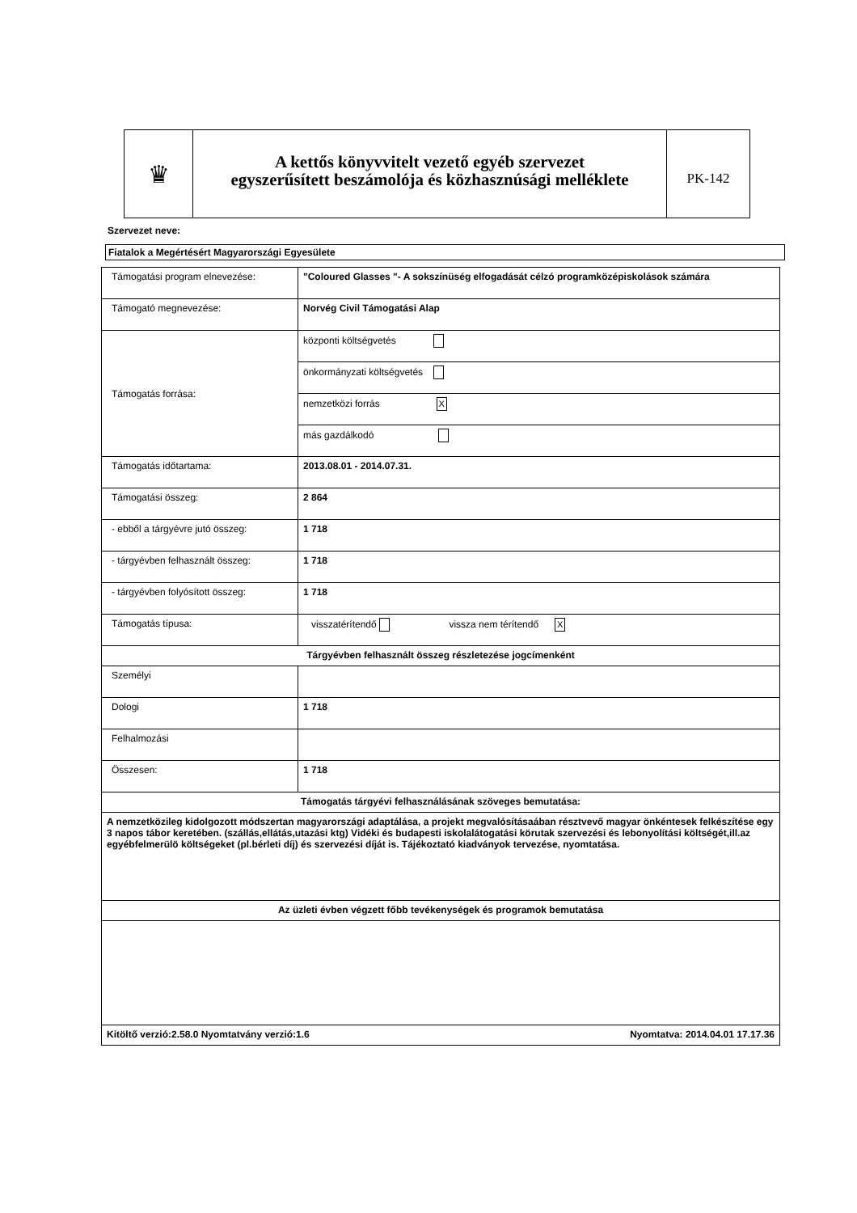♛
A kettős könyvvitelt vezető egyéb szervezet
egyszerűsített beszámolója és közhasznúsági melléklete
PK-142
Szervezet neve:
Fiatalok a Megértésért Magyarországi Egyesülete
| Támogatási program elnevezése: | "Coloured Glasses "- A sokszínüség elfogadását célzó programközépiskolások számára |
| Támogató megnevezése: | Norvég Civil Támogatási Alap |
| Támogatás forrása: | központi költségvetés |
| | önkormányzati költségvetés |
| | nemzetközi forrás X |
| | más gazdálkodó |
| Támogatás időtartama: | 2013.08.01 - 2014.07.31. |
| Támogatási összeg: | 2 864 |
| - ebből a tárgyévre jutó összeg: | 1 718 |
| - tárgyévben felhasznált összeg: | 1 718 |
| - tárgyévben folyósított összeg: | 1 718 |
| Támogatás típusa: | visszatérítendő vissza nem térítendő X |
| Tárgyévben felhasznált összeg részletezése jogcímenként | |
| Személyi | |
| Dologi | 1 718 |
| Felhalmozási | |
| Összesen: | 1 718 |
| Támogatás tárgyévi felhasználásának szöveges bemutatása: | |
| A nemzetközileg kidolgozott módszertan magyarországi adaptálása, a projekt megvalósításaában résztvevő magyar önkéntesek felkészítése egy 3 napos tábor keretében. (szállás,ellátás,utazási ktg) Vidéki és budapesti iskolalátogatási körutak szervezési és lebonyolítási költségét,ill.az egyébfelmerülö költségeket (pl.bérleti díj) és szervezési díját is. Tájékoztató kiadványok tervezése, nyomtatása. | |
| Az üzleti évben végzett főbb tevékenységek és programok bemutatása | |
| Kitöltő verzió:2.58.0 Nyomtatvány verzió:1.6 Nyomtatva: 2014.04.01 17.17.36 | |